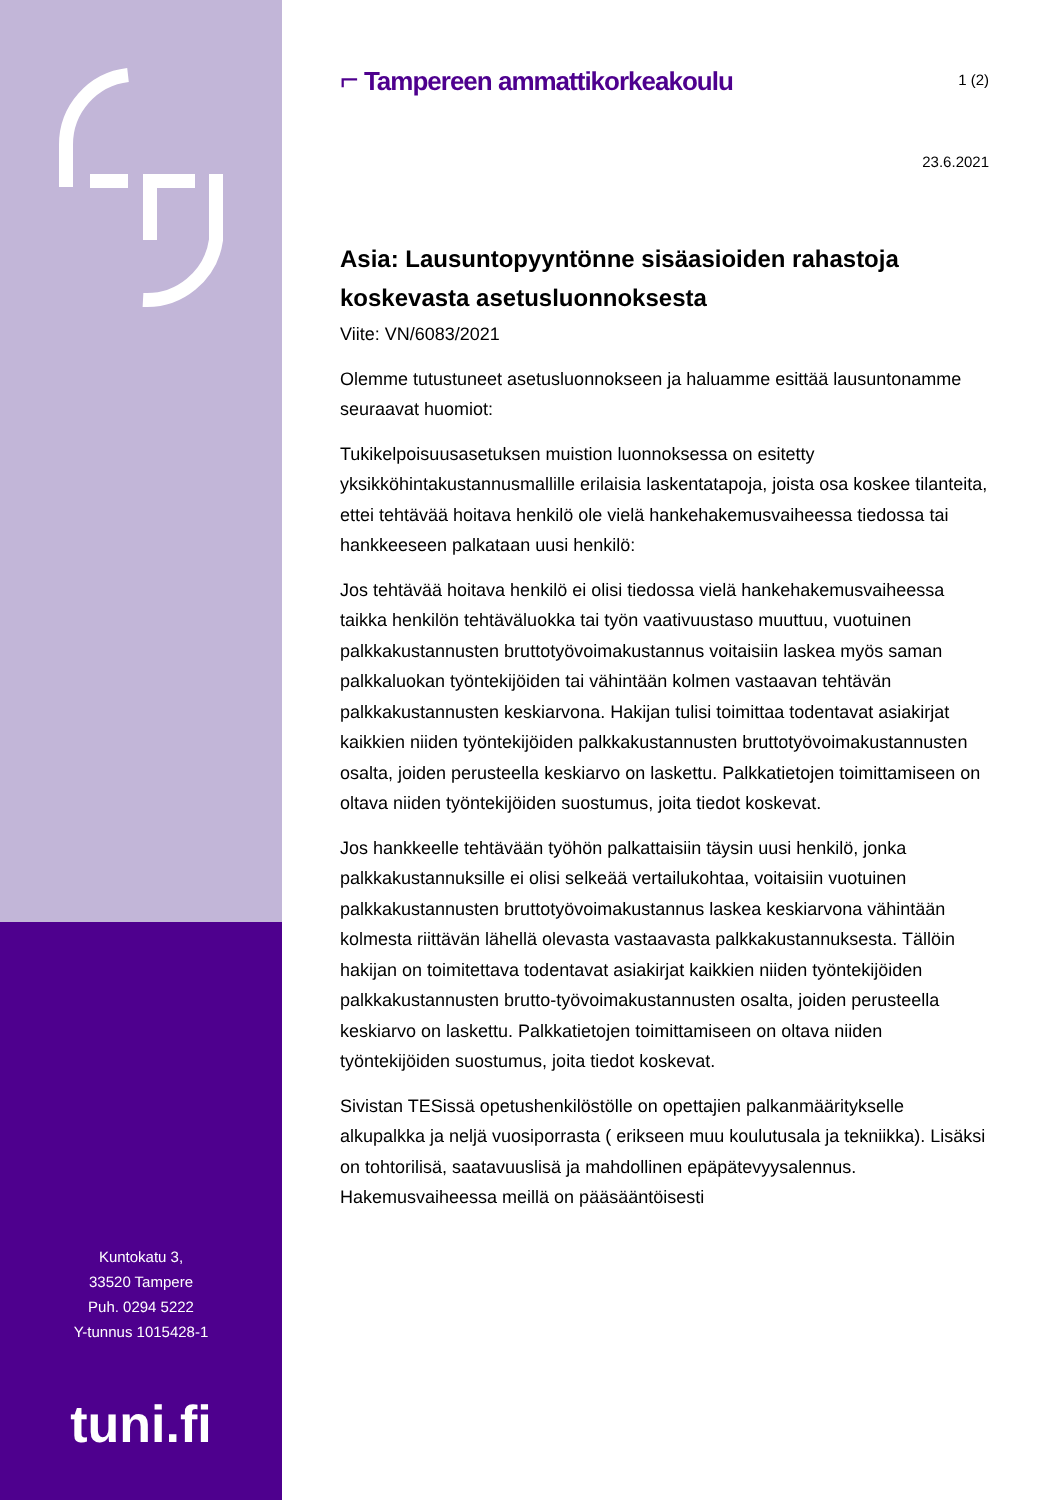Kuntokatu 3,
33520 Tampere
Puh. 0294 5222
Y-tunnus 1015428-1
tuni.fi
⌐ Tampereen ammattikorkeakoulu
1 (2)
23.6.2021
Asia: Lausuntopyyntönne sisäasioiden rahastoja koskevasta asetusluonnoksesta
Viite: VN/6083/2021
Olemme tutustuneet asetusluonnokseen ja haluamme esittää lausuntonamme seuraavat huomiot:
Tukikelpoisuusasetuksen muistion luonnoksessa on esitetty yksikköhintakustannusmallille erilaisia laskentatapoja, joista osa koskee tilanteita, ettei tehtävää hoitava henkilö ole vielä hankehakemusvaiheessa tiedossa tai hankkeeseen palkataan uusi henkilö:
Jos tehtävää hoitava henkilö ei olisi tiedossa vielä hankehakemusvaiheessa taikka henkilön tehtäväluokka tai työn vaativuustaso muuttuu, vuotuinen palkkakustannusten bruttotyövoimakustannus voitaisiin laskea myös saman palkkaluokan työntekijöiden tai vähintään kolmen vastaavan tehtävän palkkakustannusten keskiarvona. Hakijan tulisi toimittaa todentavat asiakirjat kaikkien niiden työntekijöiden palkkakustannusten bruttotyövoimakustannusten osalta, joiden perusteella keskiarvo on laskettu. Palkkatietojen toimittamiseen on oltava niiden työntekijöiden suostumus, joita tiedot koskevat.
Jos hankkeelle tehtävään työhön palkattaisiin täysin uusi henkilö, jonka palkkakustannuksille ei olisi selkeää vertailukohtaa, voitaisiin vuotuinen palkkakustannusten bruttotyövoimakustannus laskea keskiarvona vähintään kolmesta riittävän lähellä olevasta vastaavasta palkkakustannuksesta. Tällöin hakijan on toimitettava todentavat asiakirjat kaikkien niiden työntekijöiden palkkakustannusten brutto-työvoimakustannusten osalta, joiden perusteella keskiarvo on laskettu. Palkkatietojen toimittamiseen on oltava niiden työntekijöiden suostumus, joita tiedot koskevat.
Sivistan TESissä opetushenkilöstölle on opettajien palkanmääritykselle alkupalkka ja neljä vuosiporrasta ( erikseen muu koulutusala ja tekniikka). Lisäksi on tohtorilisä, saatavuuslisä ja mahdollinen epäpätevyysalennus. Hakemusvaiheessa meillä on pääsääntöisesti